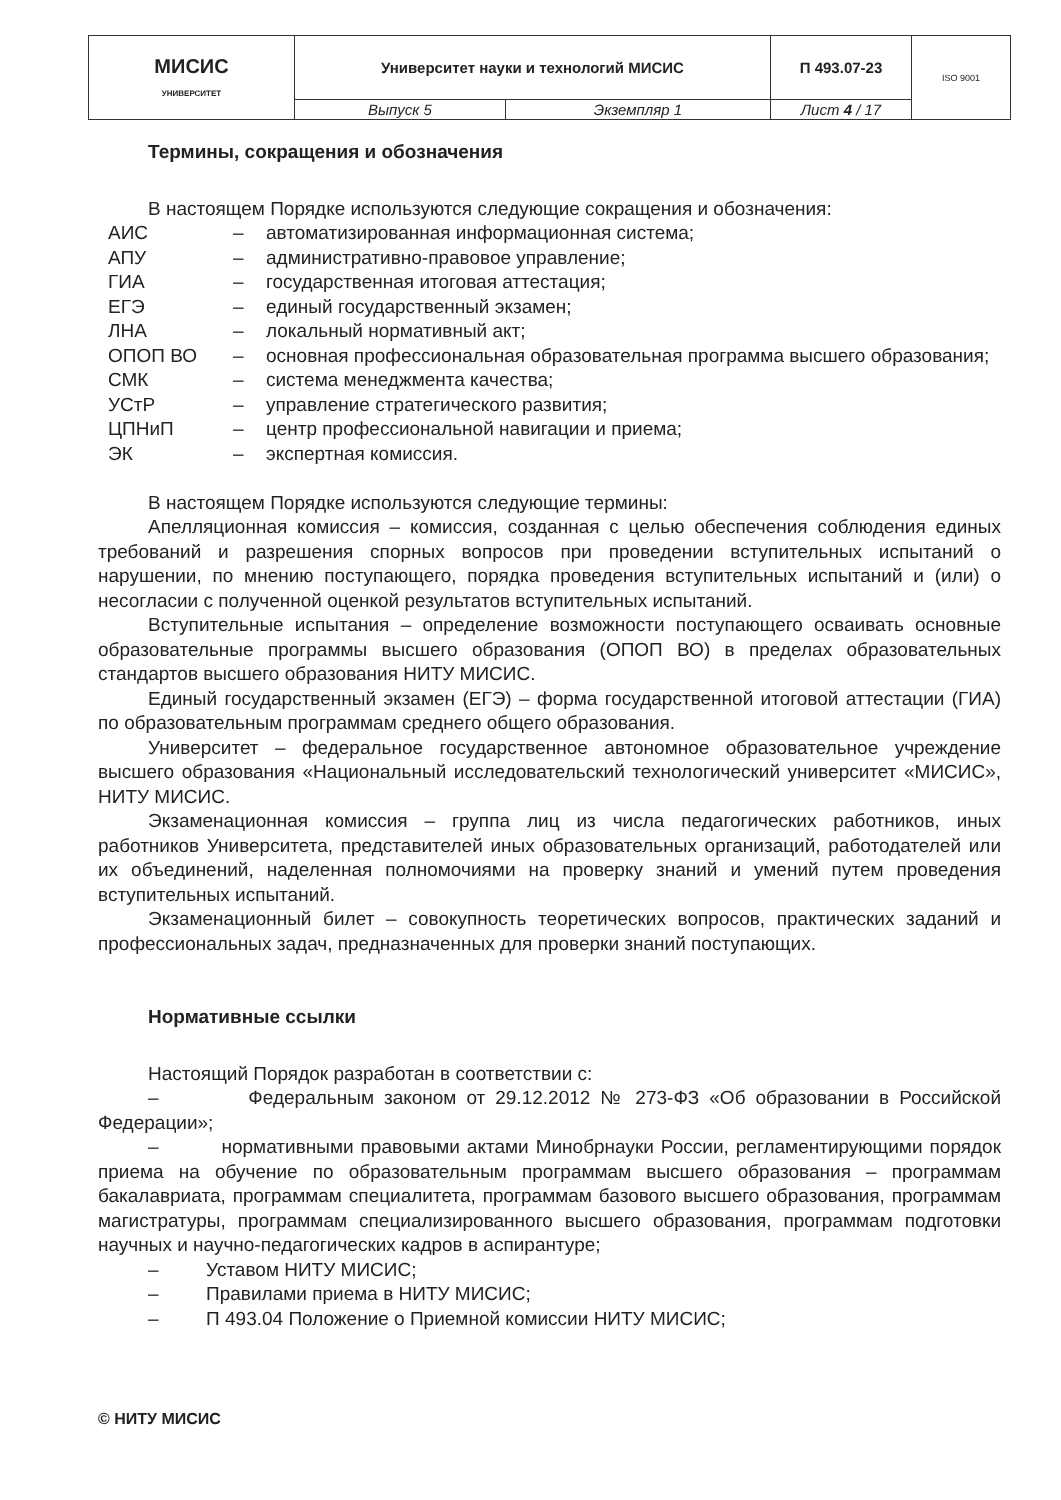| МИСИС УНИВЕРСИТЕТ | Университет науки и технологий МИСИС | | П 493.07-23 | ISO 9001 |
| | Выпуск 5 | Экземпляр 1 | Лист 4 / 17 | |
Термины, сокращения и обозначения
В настоящем Порядке используются следующие сокращения и обозначения:
| АИС | – | автоматизированная информационная система; |
| АПУ | – | административно-правовое управление; |
| ГИА | – | государственная итоговая аттестация; |
| ЕГЭ | – | единый государственный экзамен; |
| ЛНА | – | локальный нормативный акт; |
| ОПОП ВО | – | основная профессиональная образовательная программа высшего образования; |
| СМК | – | система менеджмента качества; |
| УСтР | – | управление стратегического развития; |
| ЦПНиП | – | центр профессиональной навигации и приема; |
| ЭК | – | экспертная комиссия. |
В настоящем Порядке используются следующие термины:
Апелляционная комиссия – комиссия, созданная с целью обеспечения соблюдения единых требований и разрешения спорных вопросов при проведении вступительных испытаний о нарушении, по мнению поступающего, порядка проведения вступительных испытаний и (или) о несогласии с полученной оценкой результатов вступительных испытаний.
Вступительные испытания – определение возможности поступающего осваивать основные образовательные программы высшего образования (ОПОП ВО) в пределах образовательных стандартов высшего образования НИТУ МИСИС.
Единый государственный экзамен (ЕГЭ) – форма государственной итоговой аттестации (ГИА) по образовательным программам среднего общего образования.
Университет – федеральное государственное автономное образовательное учреждение высшего образования «Национальный исследовательский технологический университет «МИСИС», НИТУ МИСИС.
Экзаменационная комиссия – группа лиц из числа педагогических работников, иных работников Университета, представителей иных образовательных организаций, работодателей или их объединений, наделенная полномочиями на проверку знаний и умений путем проведения вступительных испытаний.
Экзаменационный билет – совокупность теоретических вопросов, практических заданий и профессиональных задач, предназначенных для проверки знаний поступающих.
Нормативные ссылки
Настоящий Порядок разработан в соответствии с:
– Федеральным законом от 29.12.2012 № 273-ФЗ «Об образовании в Российской Федерации»;
– нормативными правовыми актами Минобрнауки России, регламентирующими порядок приема на обучение по образовательным программам высшего образования – программам бакалавриата, программам специалитета, программам базового высшего образования, программам магистратуры, программам специализированного высшего образования, программам подготовки научных и научно-педагогических кадров в аспирантуре;
– Уставом НИТУ МИСИС;
– Правилами приема в НИТУ МИСИС;
– П 493.04 Положение о Приемной комиссии НИТУ МИСИС;
© НИТУ МИСИС